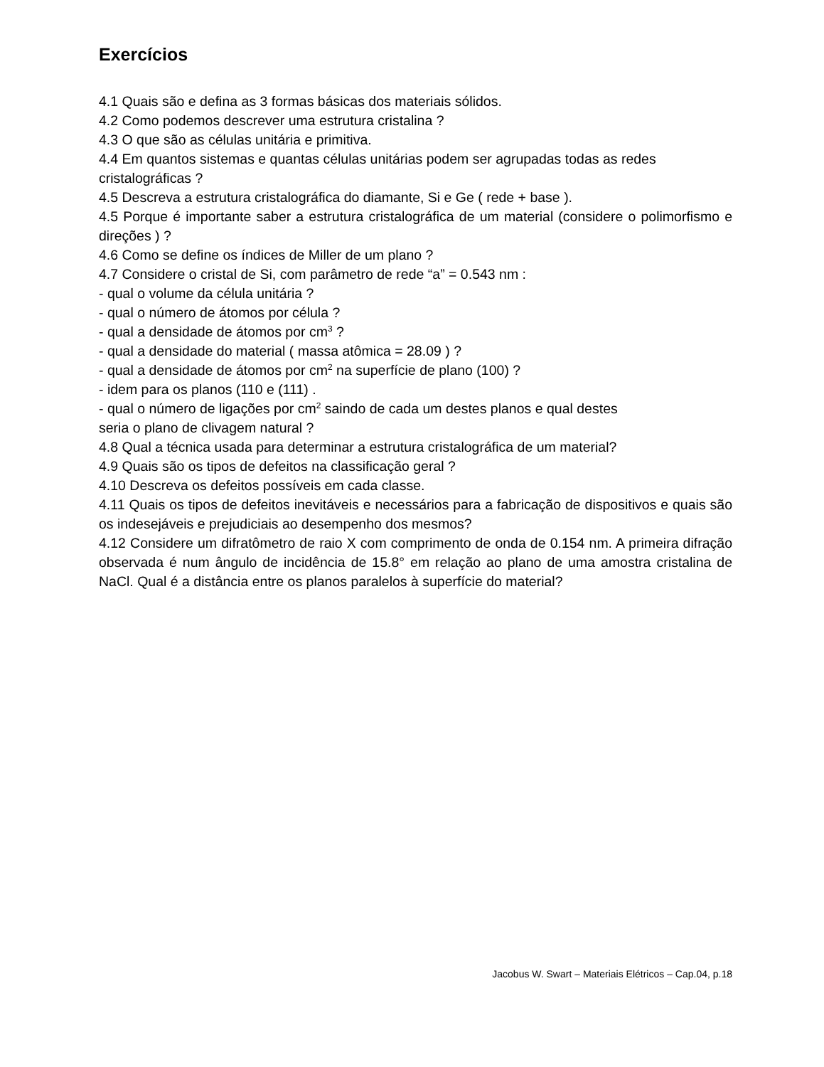Exercícios
4.1 Quais são e defina as 3 formas básicas dos materiais sólidos.
4.2 Como podemos descrever uma estrutura cristalina ?
4.3 O que são as células unitária e primitiva.
4.4 Em quantos sistemas e quantas células unitárias podem ser agrupadas todas as redes cristalográficas ?
4.5 Descreva a estrutura cristalográfica do diamante, Si e Ge ( rede + base ).
4.5 Porque é importante saber a estrutura cristalográfica de um material (considere o polimorfismo e direções ) ?
4.6 Como se define os índices de Miller de um plano ?
4.7 Considere o cristal de Si, com parâmetro de rede “a” = 0.543 nm :
- qual o volume da célula unitária ?
- qual o número de átomos por célula ?
- qual a densidade de átomos por cm<sup>3</sup> ?
- qual a densidade do material ( massa atômica = 28.09 ) ?
- qual a densidade de átomos por cm<sup>2</sup> na superfície de plano (100) ?
- idem para os planos (110 e (111) .
- qual o número de ligações por cm<sup>2</sup> saindo de cada um destes planos e qual destes
seria o plano de clivagem natural ?
4.8 Qual a técnica usada para determinar a estrutura cristalográfica de um material?
4.9 Quais são os tipos de defeitos na classificação geral ?
4.10 Descreva os defeitos possíveis em cada classe.
4.11 Quais os tipos de defeitos inevitáveis e necessários para a fabricação de dispositivos e quais são os indesejáveis e prejudiciais ao desempenho dos mesmos?
4.12 Considere um difratômetro de raio X com comprimento de onda de 0.154 nm. A primeira difração observada é num ângulo de incidência de 15.8° em relação ao plano de uma amostra cristalina de NaCl. Qual é a distância entre os planos paralelos à superfície do material?
Jacobus W. Swart – Materiais Elétricos – Cap.04, p.18